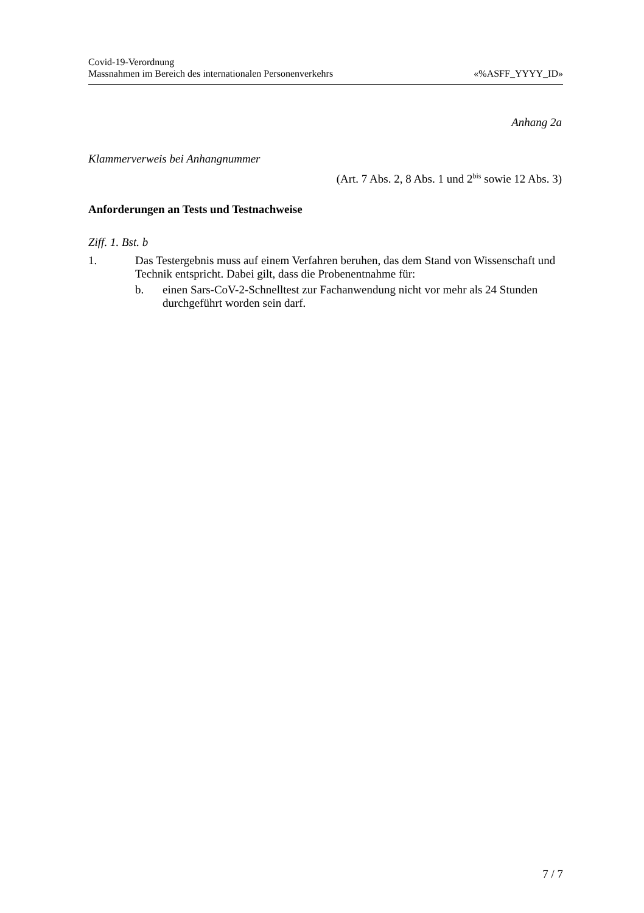Covid-19-Verordnung
Massnahmen im Bereich des internationalen Personenverkehrs «%ASFF_YYYY_ID»
Anhang 2a
Klammerverweis bei Anhangnummer
(Art. 7 Abs. 2, 8 Abs. 1 und 2<sup>bis</sup> sowie 12 Abs. 3)
Anforderungen an Tests und Testnachweise
Ziff. 1. Bst. b
1. Das Testergebnis muss auf einem Verfahren beruhen, das dem Stand von Wissenschaft und Technik entspricht. Dabei gilt, dass die Probenentnahme für:
b. einen Sars-CoV-2-Schnelltest zur Fachanwendung nicht vor mehr als 24 Stunden durchgeführt worden sein darf.
7 / 7